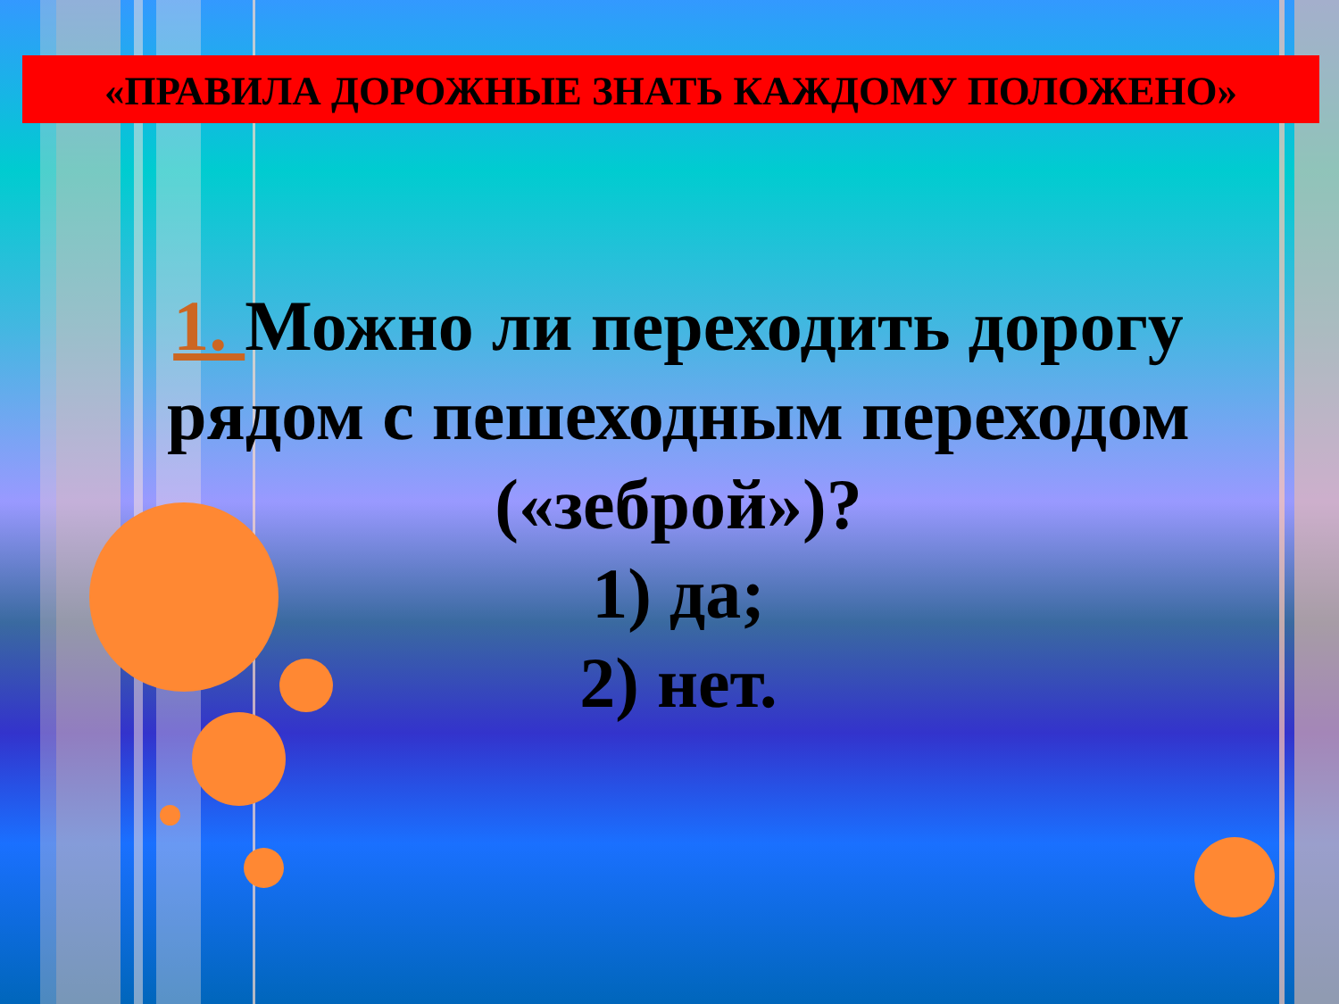«ПРАВИЛА ДОРОЖНЫЕ ЗНАТЬ КАЖДОМУ ПОЛОЖЕНО»
1. Можно ли переходить дорогу рядом с пешеходным переходом («зеброй»)?
1) да;
2) нет.